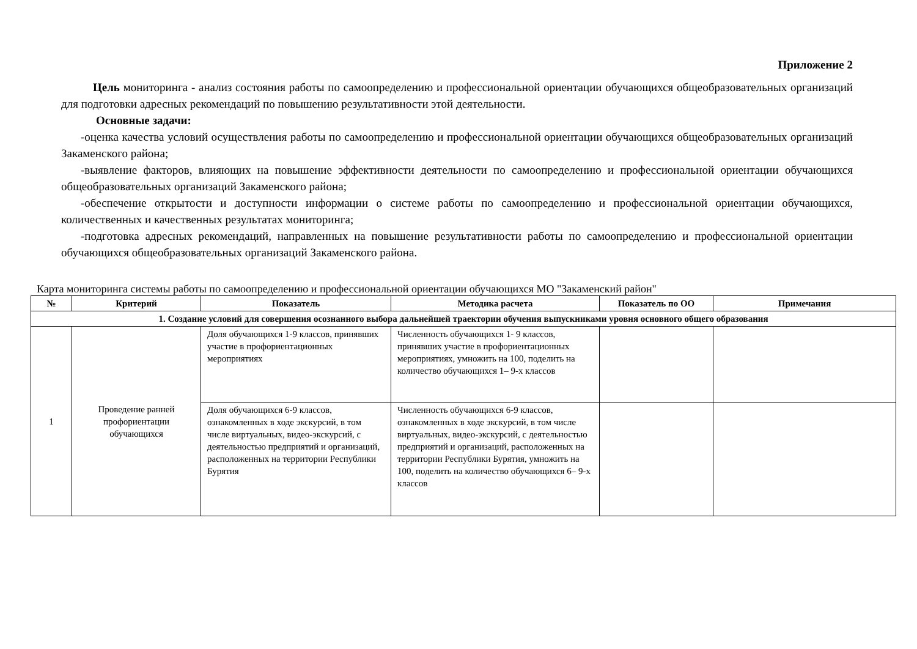Приложение 2
Цель мониторинга - анализ состояния работы по самоопределению и профессиональной ориентации обучающихся общеобразовательных организаций для подготовки адресных рекомендаций по повышению результативности этой деятельности.
Основные задачи:
-оценка качества условий осуществления работы по самоопределению и профессиональной ориентации обучающихся общеобразовательных организаций Закаменского района;
-выявление факторов, влияющих на повышение эффективности деятельности по самоопределению и профессиональной ориентации обучающихся общеобразовательных организаций Закаменского района;
-обеспечение открытости и доступности информации о системе работы по самоопределению и профессиональной ориентации обучающихся, количественных и качественных результатах мониторинга;
-подготовка адресных рекомендаций, направленных на повышение результативности работы по самоопределению и профессиональной ориентации обучающихся общеобразовательных организаций Закаменского района.
Карта мониторинга системы работы по самоопределению и профессиональной ориентации обучающихся МО "Закаменский район"
| № | Критерий | Показатель | Методика расчета | Показатель по ОО | Примечания |
| --- | --- | --- | --- | --- | --- |
| 1. Создание условий для совершения осознанного выбора дальнейшей траектории обучения выпускниками уровня основного общего образования | | | | | |
| 1 | Проведение ранней профориентации обучающихся | Доля обучающихся 1-9 классов, принявших участие в профориентационных мероприятиях | Численность обучающихся 1- 9 классов, принявших участие в профориентационных мероприятиях, умножить на 100, поделить на количество обучающихся 1– 9-х классов | | |
| | | Доля обучающихся 6-9 классов, ознакомленных в ходе экскурсий, в том числе виртуальных, видео-экскурсий, с деятельностью предприятий и организаций, расположенных на территории Республики Бурятия | Численность обучающихся 6-9 классов, ознакомленных в ходе экскурсий, в том числе виртуальных, видео-экскурсий, с деятельностью предприятий и организаций, расположенных на территории Республики Бурятия, умножить на 100, поделить на количество обучающихся 6– 9-х классов | | |